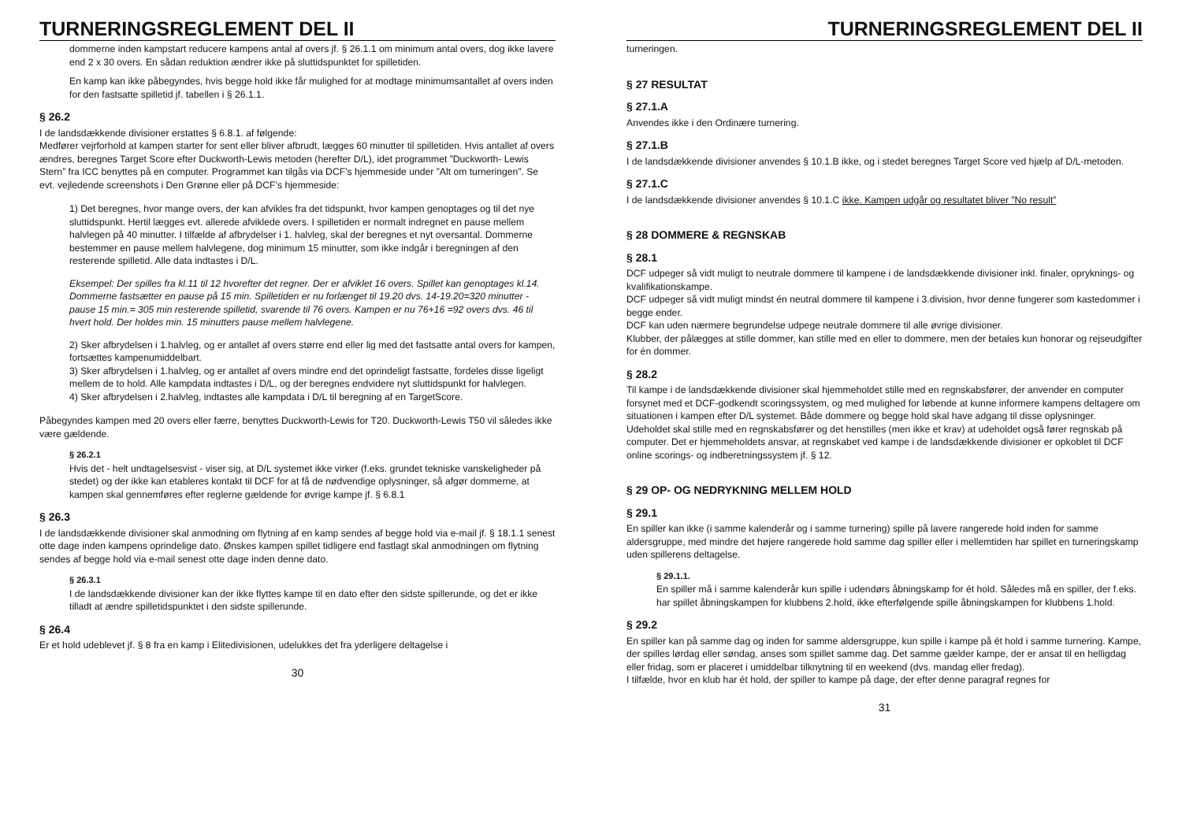TURNERINGSREGLEMENT DEL II
dommerne inden kampstart reducere kampens antal af overs jf. § 26.1.1 om minimum antal overs, dog ikke lavere end 2 x 30 overs. En sådan reduktion ændrer ikke på sluttidspunktet for spilletiden.
En kamp kan ikke påbegyndes, hvis begge hold ikke får mulighed for at modtage minimumsantallet af overs inden for den fastsatte spilletid jf. tabellen i § 26.1.1.
§ 26.2
I de landsdækkende divisioner erstattes § 6.8.1. af følgende:
Medfører vejrforhold at kampen starter for sent eller bliver afbrudt, lægges 60 minutter til spilletiden. Hvis antallet af overs ændres, beregnes Target Score efter Duckworth-Lewis metoden (herefter D/L), idet programmet ”Duckworth- Lewis Stern” fra ICC benyttes på en computer. Programmet kan tilgås via DCF’s hjemmeside under ”Alt om turneringen”. Se evt. vejledende screenshots i Den Grønne eller på DCF’s hjemmeside:
1) Det beregnes, hvor mange overs, der kan afvikles fra det tidspunkt, hvor kampen genoptages og til det nye sluttidspunkt. Hertil lægges evt. allerede afviklede overs. I spilletiden er normalt indregnet en pause mellem halvlegen på 40 minutter. I tilfælde af afbrydelser i 1. halvleg, skal der beregnes et nyt oversantal. Dommerne bestemmer en pause mellem halvlegene, dog minimum 15 minutter, som ikke indgår i beregningen af den resterende spilletid. Alle data indtastes i D/L.
Eksempel: Der spilles fra kl.11 til 12 hvorefter det regner. Der er afviklet 16 overs. Spillet kan genoptages kl.14. Dommerne fastsætter en pause på 15 min. Spilletiden er nu forlænget til 19.20 dvs. 14-19.20=320 minutter - pause 15 min.= 305 min resterende spilletid, svarende til 76 overs. Kampen er nu 76+16 =92 overs dvs. 46 til hvert hold. Der holdes min. 15 minutters pause mellem halvlegene.
2) Sker afbrydelsen i 1.halvleg, og er antallet af overs større end eller lig med det fastsatte antal overs for kampen, fortsættes kampenumiddelbart.
3) Sker afbrydelsen i 1.halvleg, og er antallet af overs mindre end det oprindeligt fastsatte, fordeles disse ligeligt mellem de to hold. Alle kampdata indtastes i D/L, og der beregnes endvidere nyt sluttidspunkt for halvlegen.
4) Sker afbrydelsen i 2.halvleg, indtastes alle kampdata i D/L til beregning af en TargetScore.
Påbegyndes kampen med 20 overs eller færre, benyttes Duckworth-Lewis for T20. Duckworth-Lewis T50 vil således ikke være gældende.
§ 26.2.1
Hvis det - helt undtagelsesvist - viser sig, at D/L systemet ikke virker (f.eks. grundet tekniske vanskeligheder på stedet) og der ikke kan etableres kontakt til DCF for at få de nødvendige oplysninger, så afgør dommerne, at kampen skal gennemføres efter reglerne gældende for øvrige kampe jf. § 6.8.1
§ 26.3
I de landsdækkende divisioner skal anmodning om flytning af en kamp sendes af begge hold via e-mail jf. § 18.1.1 senest otte dage inden kampens oprindelige dato. Ønskes kampen spillet tidligere end fastlagt skal anmodningen om flytning sendes af begge hold via e-mail senest otte dage inden denne dato.
§ 26.3.1
I de landsdækkende divisioner kan der ikke flyttes kampe til en dato efter den sidste spillerunde, og det er ikke tilladt at ændre spilletidspunktet i den sidste spillerunde.
§ 26.4
Er et hold udeblevet jf. § 8 fra en kamp i Elitedivisionen, udelukkes det fra yderligere deltagelse i
30
TURNERINGSREGLEMENT DEL II
turneringen.
§ 27 RESULTAT
§ 27.1.A
Anvendes ikke i den Ordinære turnering.
§ 27.1.B
I de landsdækkende divisioner anvendes § 10.1.B ikke, og i stedet beregnes Target Score ved hjælp af D/L-metoden.
§ 27.1.C
I de landsdækkende divisioner anvendes § 10.1.C ikke. Kampen udgår og resultatet bliver ”No result”
§ 28 DOMMERE & REGNSKAB
§ 28.1
DCF udpeger så vidt muligt to neutrale dommere til kampene i de landsdækkende divisioner inkl. finaler, opryknings- og kvalifikationskampe.
DCF udpeger så vidt muligt mindst én neutral dommere til kampene i 3.division, hvor denne fungerer som kastedommer i begge ender.
DCF kan uden nærmere begrundelse udpege neutrale dommere til alle øvrige divisioner.
Klubber, der pålægges at stille dommer, kan stille med en eller to dommere, men der betales kun honorar og rejseudgifter for én dommer.
§ 28.2
Til kampe i de landsdækkende divisioner skal hjemmeholdet stille med en regnskabsfører, der anvender en computer forsynet med et DCF-godkendt scoringssystem, og med mulighed for løbende at kunne informere kampens deltagere om situationen i kampen efter D/L systemet. Både dommere og begge hold skal have adgang til disse oplysninger.
Udeholdet skal stille med en regnskabsfører og det henstilles (men ikke et krav) at udeholdet også fører regnskab på computer. Det er hjemmeholdets ansvar, at regnskabet ved kampe i de landsdækkende divisioner er opkoblet til DCF online scorings- og indberetningssystem jf. § 12.
§ 29 OP- OG NEDRYKNING MELLEM HOLD
§ 29.1
En spiller kan ikke (i samme kalenderår og i samme turnering) spille på lavere rangerede hold inden for samme aldersgruppe, med mindre det højere rangerede hold samme dag spiller eller i mellemtiden har spillet en turneringskamp uden spillerens deltagelse.
§ 29.1.1.
En spiller må i samme kalenderår kun spille i udendørs åbningskamp for ét hold. Således må en spiller, der f.eks. har spillet åbningskampen for klubbens 2.hold, ikke efterfølgende spille åbningskampen for klubbens 1.hold.
§ 29.2
En spiller kan på samme dag og inden for samme aldersgruppe, kun spille i kampe på ét hold i samme turnering. Kampe, der spilles lørdag eller søndag, anses som spillet samme dag. Det samme gælder kampe, der er ansat til en helligdag eller fridag, som er placeret i umiddelbar tilknytning til en weekend (dvs. mandag eller fredag).
I tilfælde, hvor en klub har ét hold, der spiller to kampe på dage, der efter denne paragraf regnes for
31